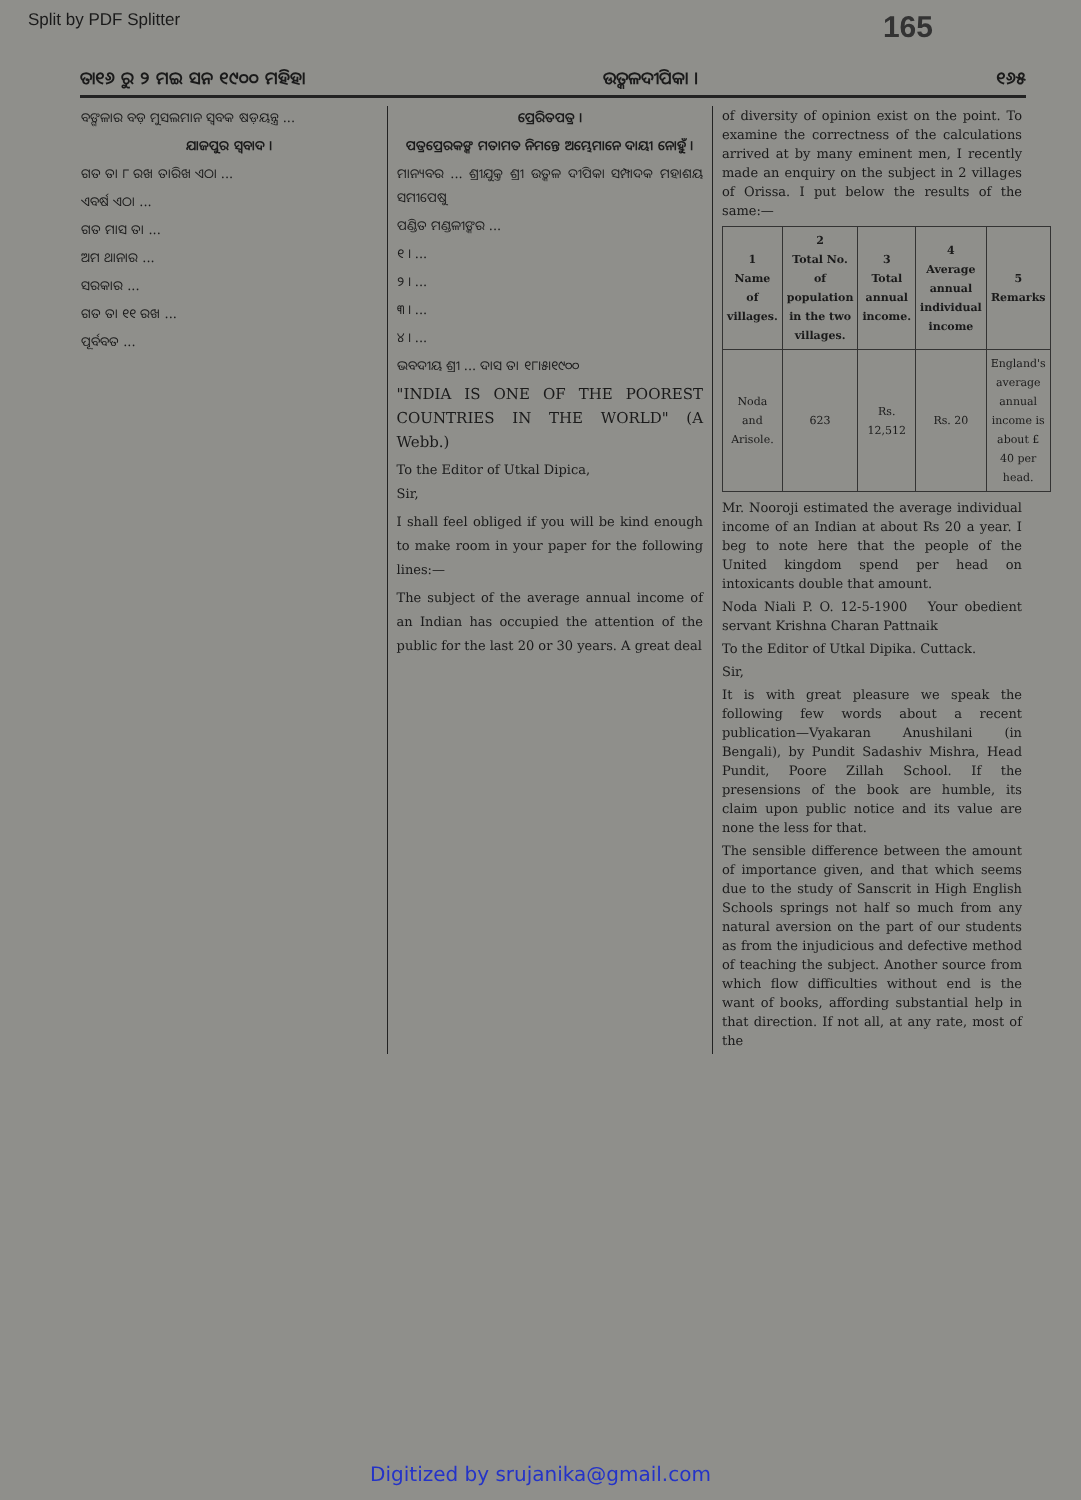Split by PDF Splitter 165
ତା୧୬ ରୁ ୨ ମଇ ସନ ୧୯୦୦ ମହିହା ଉତ୍କଳଦୀପିକା । ୧୬୫
ବଙ୍ଗଳାର ବଡ଼ ମୁସଲମାନ ସ୍ୱବକ ଷଡ଼ୟନ୍ତ୍ର ...
ଯାଜପୁର ସ୍ୱବାଦ ।
ଗତ ତା ୮ ରଖ ତାରିଖ ଏଠା ...
ଏବର୍ଷ ଏଠା ...
ଗତ ମାସ ତା ...
ଅମ ଥାନାର ...
ସରକାର ...
ଗତ ତା ୧୧ ରଖ ...
ପୂର୍ବବତ ...
ପ୍ରେରିତପତ୍ର ।
ପତ୍ରପ୍ରେରକଙ୍କ ମତାମତ ନିମନ୍ତେ ଅମ୍ଭେମାନେ ଦାୟୀ ନୋହୁଁ ।
ମାନ୍ୟବର ... ଶ୍ରୀଯୁକ୍ତ ଶ୍ରୀ ଉତ୍କଳ ଦୀପିକା ସମ୍ପାଦକ ମହାଶୟ ସମୀପେଷୁ
ପଣ୍ଡିତ ମଣ୍ଡଳୀଙ୍କର ...
୧ । ...
୨ । ...
୩ । ...
୪ । ...
ଭବଦୀୟ ଶ୍ରୀ ... ଦାସ ତା ୧୮।୫।୧୯୦୦
"INDIA IS ONE OF THE POOREST COUNTRIES IN THE WORLD" (A Webb.)
To the Editor of Utkal Dipica,
Sir,
I shall feel obliged if you will be kind enough to make room in your paper for the following lines:—
The subject of the average annual income of an Indian has occupied the attention of the public for the last 20 or 30 years. A great deal
of diversity of opinion exist on the point. To examine the correctness of the calculations arrived at by many eminent men, I recently made an enquiry on the subject in 2 villages of Orissa. I put below the results of the same:—
| 1 Name of villages. | 2 Total No. of population in the two villages. | 3 Total annual income. | 4 Average annual individual income | 5 Remarks |
| --- | --- | --- | --- | --- |
| Noda and Arisole. | 623 | Rs. 12,512 | Rs. 20 | England's average annual income is about £ 40 per head. |
Mr. Nooroji estimated the average individual income of an Indian at about Rs 20 a year. I beg to note here that the people of the United kingdom spend per head on intoxicants double that amount.
Noda Niali P. O. 12-5-1900 Your obedient servant Krishna Charan Pattnaik
To the Editor of Utkal Dipika. Cuttack.
Sir,
It is with great pleasure we speak the following few words about a recent publication—Vyakaran Anushilani (in Bengali), by Pundit Sadashiv Mishra, Head Pundit, Poore Zillah School. If the presensions of the book are humble, its claim upon public notice and its value are none the less for that.
The sensible difference between the amount of importance given, and that which seems due to the study of Sanscrit in High English Schools springs not half so much from any natural aversion on the part of our students as from the injudicious and defective method of teaching the subject. Another source from which flow difficulties without end is the want of books, affording substantial help in that direction. If not all, at any rate, most of the
Digitized by srujanika@gmail.com